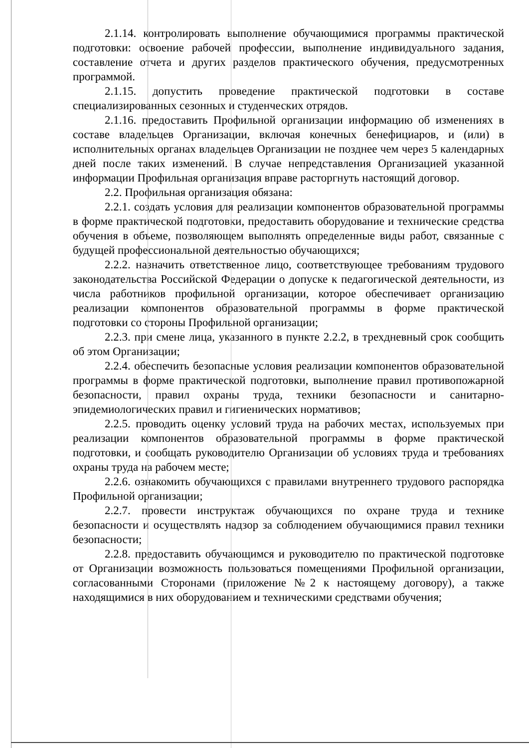2.1.14. контролировать выполнение обучающимися программы практической подготовки: освоение рабочей профессии, выполнение индивидуального задания, составление отчета и других разделов практического обучения, предусмотренных программой.
2.1.15. допустить проведение практической подготовки в составе специализированных сезонных и студенческих отрядов.
2.1.16. предоставить Профильной организации информацию об изменениях в составе владельцев Организации, включая конечных бенефициаров, и (или) в исполнительных органах владельцев Организации не позднее чем через 5 календарных дней после таких изменений. В случае непредставления Организацией указанной информации Профильная организация вправе расторгнуть настоящий договор.
2.2. Профильная организация обязана:
2.2.1. создать условия для реализации компонентов образовательной программы в форме практической подготовки, предоставить оборудование и технические средства обучения в объеме, позволяющем выполнять определенные виды работ, связанные с будущей профессиональной деятельностью обучающихся;
2.2.2. назначить ответственное лицо, соответствующее требованиям трудового законодательства Российской Федерации о допуске к педагогической деятельности, из числа работников профильной организации, которое обеспечивает организацию реализации компонентов образовательной программы в форме практической подготовки со стороны Профильной организации;
2.2.3. при смене лица, указанного в пункте 2.2.2, в трехдневный срок сообщить об этом Организации;
2.2.4. обеспечить безопасные условия реализации компонентов образовательной программы в форме практической подготовки, выполнение правил противопожарной безопасности, правил охраны труда, техники безопасности и санитарно-эпидемиологических правил и гигиенических нормативов;
2.2.5. проводить оценку условий труда на рабочих местах, используемых при реализации компонентов образовательной программы в форме практической подготовки, и сообщать руководителю Организации об условиях труда и требованиях охраны труда на рабочем месте;
2.2.6. ознакомить обучающихся с правилами внутреннего трудового распорядка Профильной организации;
2.2.7. провести инструктаж обучающихся по охране труда и технике безопасности и осуществлять надзор за соблюдением обучающимися правил техники безопасности;
2.2.8. предоставить обучающимся и руководителю по практической подготовке от Организации возможность пользоваться помещениями Профильной организации, согласованными Сторонами (приложение №2 к настоящему договору), а также находящимися в них оборудованием и техническими средствами обучения;